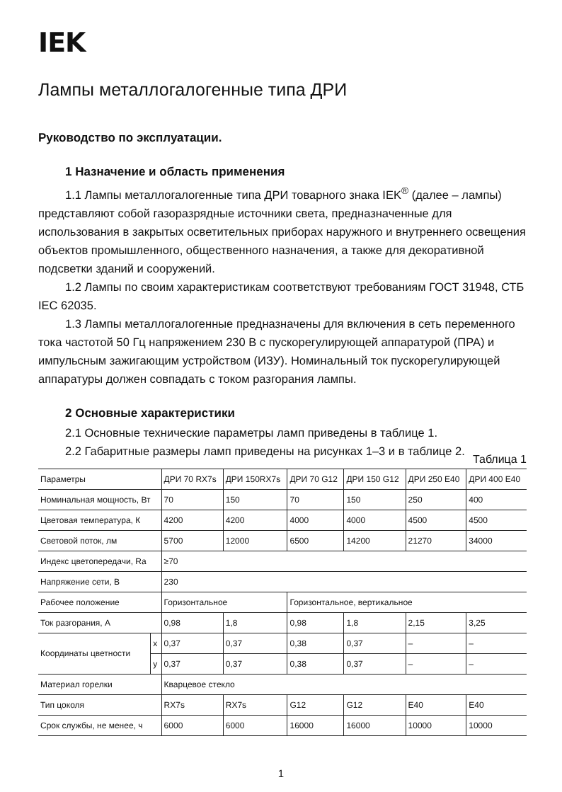IEK
Лампы металлогалогенные типа ДРИ
Руководство по эксплуатации.
1 Назначение и область применения
1.1 Лампы металлогалогенные типа ДРИ товарного знака IEK<sup>®</sup> (далее – лампы) представляют собой газоразрядные источники света, предназначенные для использования в закрытых осветительных приборах наружного и внутреннего освещения объектов промышленного, общественного назначения, а также для декоративной подсветки зданий и сооружений.
1.2 Лампы по своим характеристикам соответствуют требованиям ГОСТ 31948, СТБ IEC 62035.
1.3 Лампы металлогалогенные предназначены для включения в сеть переменного тока частотой 50 Гц напряжением 230 В с пускорегулирующей аппаратурой (ПРА) и импульсным зажигающим устройством (ИЗУ). Номинальный ток пускорегулирующей аппаратуры должен совпадать с током разгорания лампы.
2 Основные характеристики
2.1 Основные технические параметры ламп приведены в таблице 1.
2.2 Габаритные размеры ламп приведены на рисунках 1–3 и в таблице 2.
Таблица 1
| Параметры | | ДРИ 70 RX7s | ДРИ 150RX7s | ДРИ 70 G12 | ДРИ 150 G12 | ДРИ 250 E40 | ДРИ 400 E40 |
| Номинальная мощность, Вт | | 70 | 150 | 70 | 150 | 250 | 400 |
| Цветовая температура, К | | 4200 | 4200 | 4000 | 4000 | 4500 | 4500 |
| Световой поток, лм | | 5700 | 12000 | 6500 | 14200 | 21270 | 34000 |
| Индекс цветопередачи, Ra | | ≥70 | | | | | |
| Напряжение сети, В | | 230 | | | | | |
| Рабочее положение | | Горизонтальное | | Горизонтальное, вертикальное | | | |
| Ток разгорания, А | | 0,98 | 1,8 | 0,98 | 1,8 | 2,15 | 3,25 |
| Координаты цветности | x | 0,37 | 0,37 | 0,38 | 0,37 | – | – |
| | y | 0,37 | 0,37 | 0,38 | 0,37 | – | – |
| Материал горелки | | Кварцевое стекло | | | | | |
| Тип цоколя | | RX7s | RX7s | G12 | G12 | E40 | E40 |
| Срок службы, не менее, ч | | 6000 | 6000 | 16000 | 16000 | 10000 | 10000 |
1